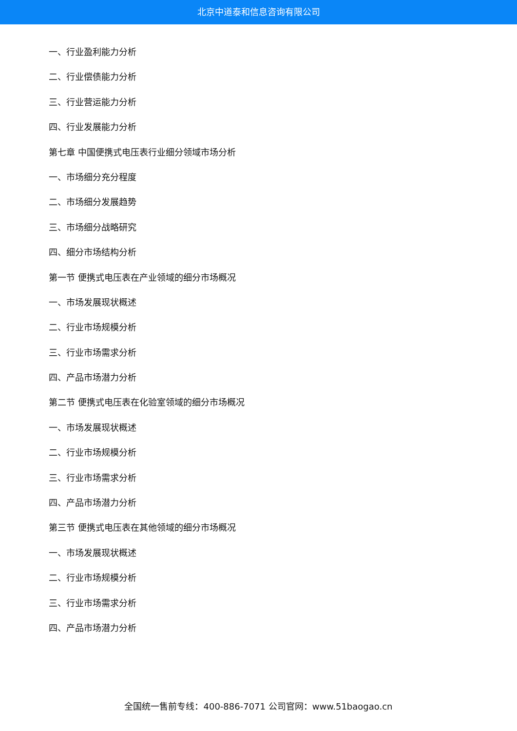北京中道泰和信息咨询有限公司
一、行业盈利能力分析
二、行业偿债能力分析
三、行业营运能力分析
四、行业发展能力分析
第七章 中国便携式电压表行业细分领域市场分析
一、市场细分充分程度
二、市场细分发展趋势
三、市场细分战略研究
四、细分市场结构分析
第一节 便携式电压表在产业领域的细分市场概况
一、市场发展现状概述
二、行业市场规模分析
三、行业市场需求分析
四、产品市场潜力分析
第二节 便携式电压表在化验室领域的细分市场概况
一、市场发展现状概述
二、行业市场规模分析
三、行业市场需求分析
四、产品市场潜力分析
第三节 便携式电压表在其他领域的细分市场概况
一、市场发展现状概述
二、行业市场规模分析
三、行业市场需求分析
四、产品市场潜力分析
全国统一售前专线：400-886-7071 公司官网：www.51baogao.cn